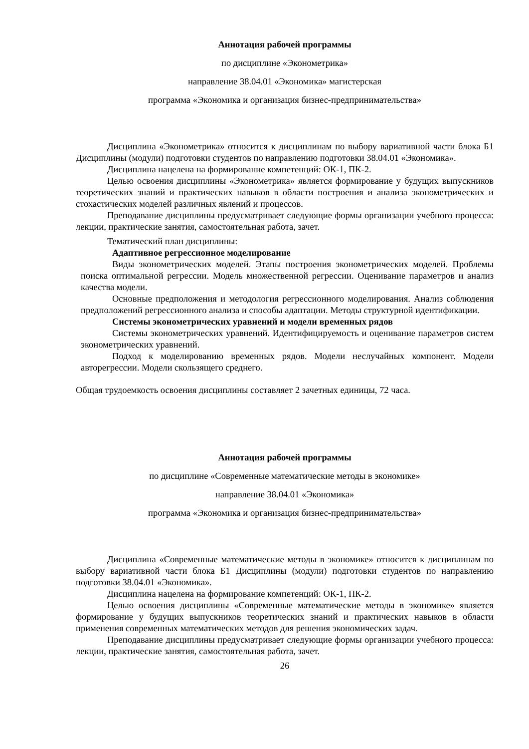Аннотация рабочей программы
по дисциплине «Эконометрика»
направление 38.04.01 «Экономика» магистерская
программа «Экономика и организация бизнес-предпринимательства»
Дисциплина «Эконометрика» относится к дисциплинам по выбору вариативной части блока Б1 Дисциплины (модули) подготовки студентов по направлению подготовки 38.04.01 «Экономика».
Дисциплина нацелена на формирование компетенций: ОК-1, ПК-2.
Целью освоения дисциплины «Эконометрика» является формирование у будущих выпускников теоретических знаний и практических навыков в области построения и анализа эконометрических и стохастических моделей различных явлений и процессов.
Преподавание дисциплины предусматривает следующие формы организации учебного процесса: лекции, практические занятия, самостоятельная работа, зачет.
Тематический план дисциплины:
Адаптивное регрессионное моделирование
Виды эконометрических моделей. Этапы построения эконометрических моделей. Проблемы поиска оптимальной регрессии. Модель множественной регрессии. Оценивание параметров и анализ качества модели.
Основные предположения и методология регрессионного моделирования. Анализ соблюдения предположений регрессионного анализа и способы адаптации. Методы структурной идентификации.
Системы эконометрических уравнений и модели временных рядов
Системы эконометрических уравнений. Идентифицируемость и оценивание параметров систем эконометрических уравнений.
Подход к моделированию временных рядов. Модели неслучайных компонент. Модели авторегрессии. Модели скользящего среднего.
Общая трудоемкость освоения дисциплины составляет 2 зачетных единицы, 72 часа.
Аннотация рабочей программы
по дисциплине «Современные математические методы в экономике»
направление 38.04.01 «Экономика»
программа «Экономика и организация бизнес-предпринимательства»
Дисциплина «Современные математические методы в экономике» относится к дисциплинам по выбору вариативной части блока Б1 Дисциплины (модули) подготовки студентов по направлению подготовки 38.04.01 «Экономика».
Дисциплина нацелена на формирование компетенций: ОК-1, ПК-2.
Целью освоения дисциплины «Современные математические методы в экономике» является формирование у будущих выпускников теоретических знаний и практических навыков в области применения современных математических методов для решения экономических задач.
Преподавание дисциплины предусматривает следующие формы организации учебного процесса: лекции, практические занятия, самостоятельная работа, зачет.
26